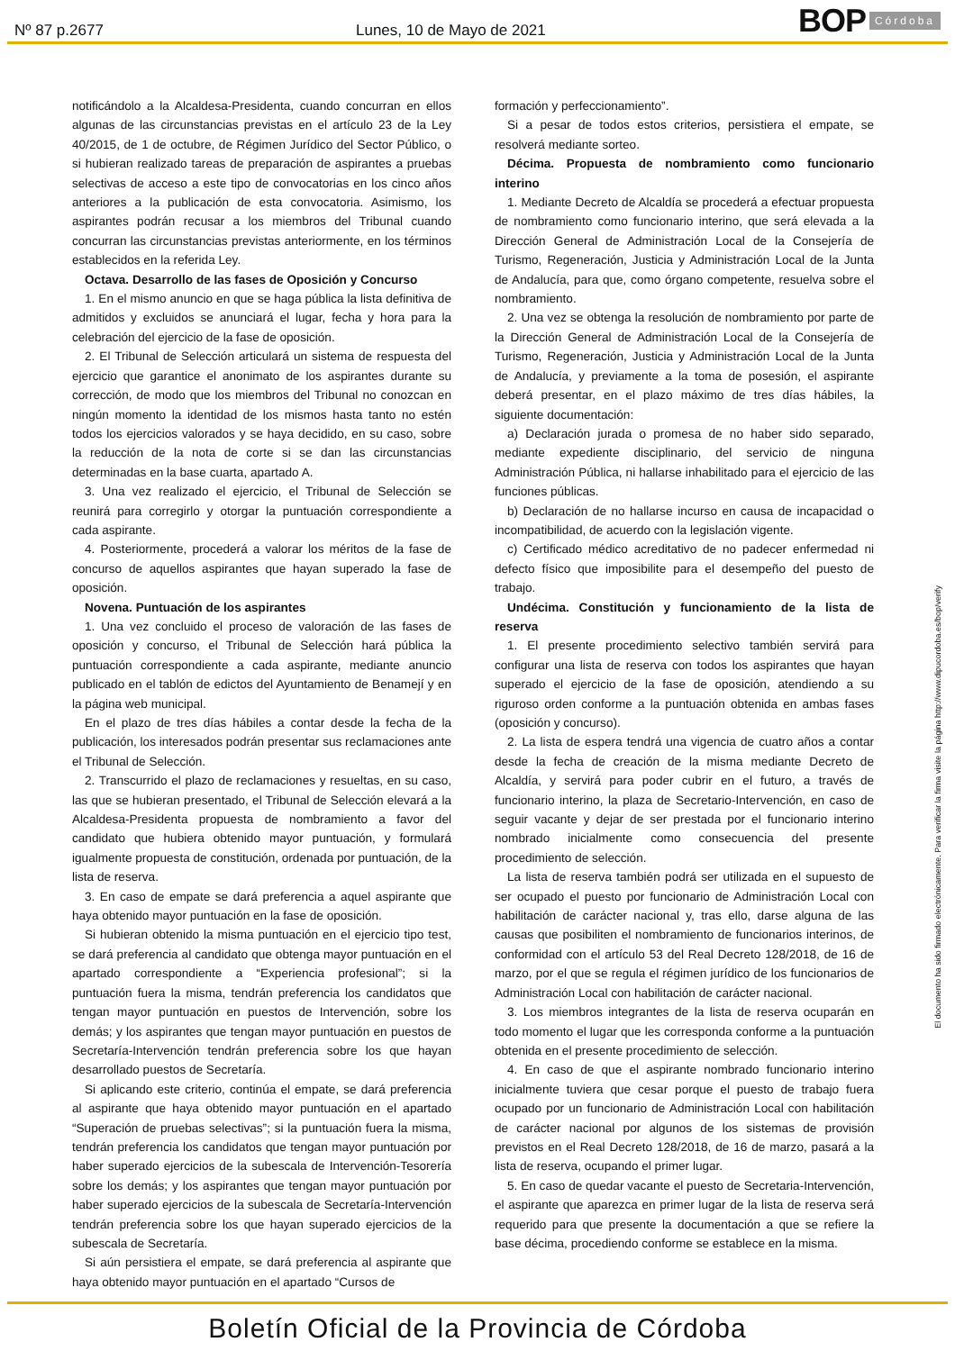Nº 87 p.2677 Lunes, 10 de Mayo de 2021
BOP Córdoba
notificándolo a la Alcaldesa-Presidenta, cuando concurran en ellos algunas de las circunstancias previstas en el artículo 23 de la Ley 40/2015, de 1 de octubre, de Régimen Jurídico del Sector Público, o si hubieran realizado tareas de preparación de aspirantes a pruebas selectivas de acceso a este tipo de convocatorias en los cinco años anteriores a la publicación de esta convocatoria. Asimismo, los aspirantes podrán recusar a los miembros del Tribunal cuando concurran las circunstancias previstas anteriormente, en los términos establecidos en la referida Ley.
Octava. Desarrollo de las fases de Oposición y Concurso
1. En el mismo anuncio en que se haga pública la lista definitiva de admitidos y excluidos se anunciará el lugar, fecha y hora para la celebración del ejercicio de la fase de oposición.
2. El Tribunal de Selección articulará un sistema de respuesta del ejercicio que garantice el anonimato de los aspirantes durante su corrección, de modo que los miembros del Tribunal no conozcan en ningún momento la identidad de los mismos hasta tanto no estén todos los ejercicios valorados y se haya decidido, en su caso, sobre la reducción de la nota de corte si se dan las circunstancias determinadas en la base cuarta, apartado A.
3. Una vez realizado el ejercicio, el Tribunal de Selección se reunirá para corregirlo y otorgar la puntuación correspondiente a cada aspirante.
4. Posteriormente, procederá a valorar los méritos de la fase de concurso de aquellos aspirantes que hayan superado la fase de oposición.
Novena. Puntuación de los aspirantes
1. Una vez concluido el proceso de valoración de las fases de oposición y concurso, el Tribunal de Selección hará pública la puntuación correspondiente a cada aspirante, mediante anuncio publicado en el tablón de edictos del Ayuntamiento de Benamejí y en la página web municipal.
En el plazo de tres días hábiles a contar desde la fecha de la publicación, los interesados podrán presentar sus reclamaciones ante el Tribunal de Selección.
2. Transcurrido el plazo de reclamaciones y resueltas, en su caso, las que se hubieran presentado, el Tribunal de Selección elevará a la Alcaldesa-Presidenta propuesta de nombramiento a favor del candidato que hubiera obtenido mayor puntuación, y formulará igualmente propuesta de constitución, ordenada por puntuación, de la lista de reserva.
3. En caso de empate se dará preferencia a aquel aspirante que haya obtenido mayor puntuación en la fase de oposición.
Si hubieran obtenido la misma puntuación en el ejercicio tipo test, se dará preferencia al candidato que obtenga mayor puntuación en el apartado correspondiente a “Experiencia profesional”; si la puntuación fuera la misma, tendrán preferencia los candidatos que tengan mayor puntuación en puestos de Intervención, sobre los demás; y los aspirantes que tengan mayor puntuación en puestos de Secretaría-Intervención tendrán preferencia sobre los que hayan desarrollado puestos de Secretaría.
Si aplicando este criterio, continúa el empate, se dará preferencia al aspirante que haya obtenido mayor puntuación en el apartado “Superación de pruebas selectivas”; si la puntuación fuera la misma, tendrán preferencia los candidatos que tengan mayor puntuación por haber superado ejercicios de la subescala de Intervención-Tesorería sobre los demás; y los aspirantes que tengan mayor puntuación por haber superado ejercicios de la subescala de Secretaría-Intervención tendrán preferencia sobre los que hayan superado ejercicios de la subescala de Secretaría.
Si aún persistiera el empate, se dará preferencia al aspirante que haya obtenido mayor puntuación en el apartado “Cursos de
formación y perfeccionamiento”.
Si a pesar de todos estos criterios, persistiera el empate, se resolverá mediante sorteo.
Décima. Propuesta de nombramiento como funcionario interino
1. Mediante Decreto de Alcaldía se procederá a efectuar propuesta de nombramiento como funcionario interino, que será elevada a la Dirección General de Administración Local de la Consejería de Turismo, Regeneración, Justicia y Administración Local de la Junta de Andalucía, para que, como órgano competente, resuelva sobre el nombramiento.
2. Una vez se obtenga la resolución de nombramiento por parte de la Dirección General de Administración Local de la Consejería de Turismo, Regeneración, Justicia y Administración Local de la Junta de Andalucía, y previamente a la toma de posesión, el aspirante deberá presentar, en el plazo máximo de tres días hábiles, la siguiente documentación:
a) Declaración jurada o promesa de no haber sido separado, mediante expediente disciplinario, del servicio de ninguna Administración Pública, ni hallarse inhabilitado para el ejercicio de las funciones públicas.
b) Declaración de no hallarse incurso en causa de incapacidad o incompatibilidad, de acuerdo con la legislación vigente.
c) Certificado médico acreditativo de no padecer enfermedad ni defecto físico que imposibilite para el desempeño del puesto de trabajo.
Undécima. Constitución y funcionamiento de la lista de reserva
1. El presente procedimiento selectivo también servirá para configurar una lista de reserva con todos los aspirantes que hayan superado el ejercicio de la fase de oposición, atendiendo a su riguroso orden conforme a la puntuación obtenida en ambas fases (oposición y concurso).
2. La lista de espera tendrá una vigencia de cuatro años a contar desde la fecha de creación de la misma mediante Decreto de Alcaldía, y servirá para poder cubrir en el futuro, a través de funcionario interino, la plaza de Secretario-Intervención, en caso de seguir vacante y dejar de ser prestada por el funcionario interino nombrado inicialmente como consecuencia del presente procedimiento de selección.
La lista de reserva también podrá ser utilizada en el supuesto de ser ocupado el puesto por funcionario de Administración Local con habilitación de carácter nacional y, tras ello, darse alguna de las causas que posibiliten el nombramiento de funcionarios interinos, de conformidad con el artículo 53 del Real Decreto 128/2018, de 16 de marzo, por el que se regula el régimen jurídico de los funcionarios de Administración Local con habilitación de carácter nacional.
3. Los miembros integrantes de la lista de reserva ocuparán en todo momento el lugar que les corresponda conforme a la puntuación obtenida en el presente procedimiento de selección.
4. En caso de que el aspirante nombrado funcionario interino inicialmente tuviera que cesar porque el puesto de trabajo fuera ocupado por un funcionario de Administración Local con habilitación de carácter nacional por algunos de los sistemas de provisión previstos en el Real Decreto 128/2018, de 16 de marzo, pasará a la lista de reserva, ocupando el primer lugar.
5. En caso de quedar vacante el puesto de Secretaria-Intervención, el aspirante que aparezca en primer lugar de la lista de reserva será requerido para que presente la documentación a que se refiere la base décima, procediendo conforme se establece en la misma.
El documento ha sido firmado electrónicamente. Para verificar la firma visite la página http://www.dipucordoba.es/bop/verify
Boletín Oficial de la Provincia de Córdoba